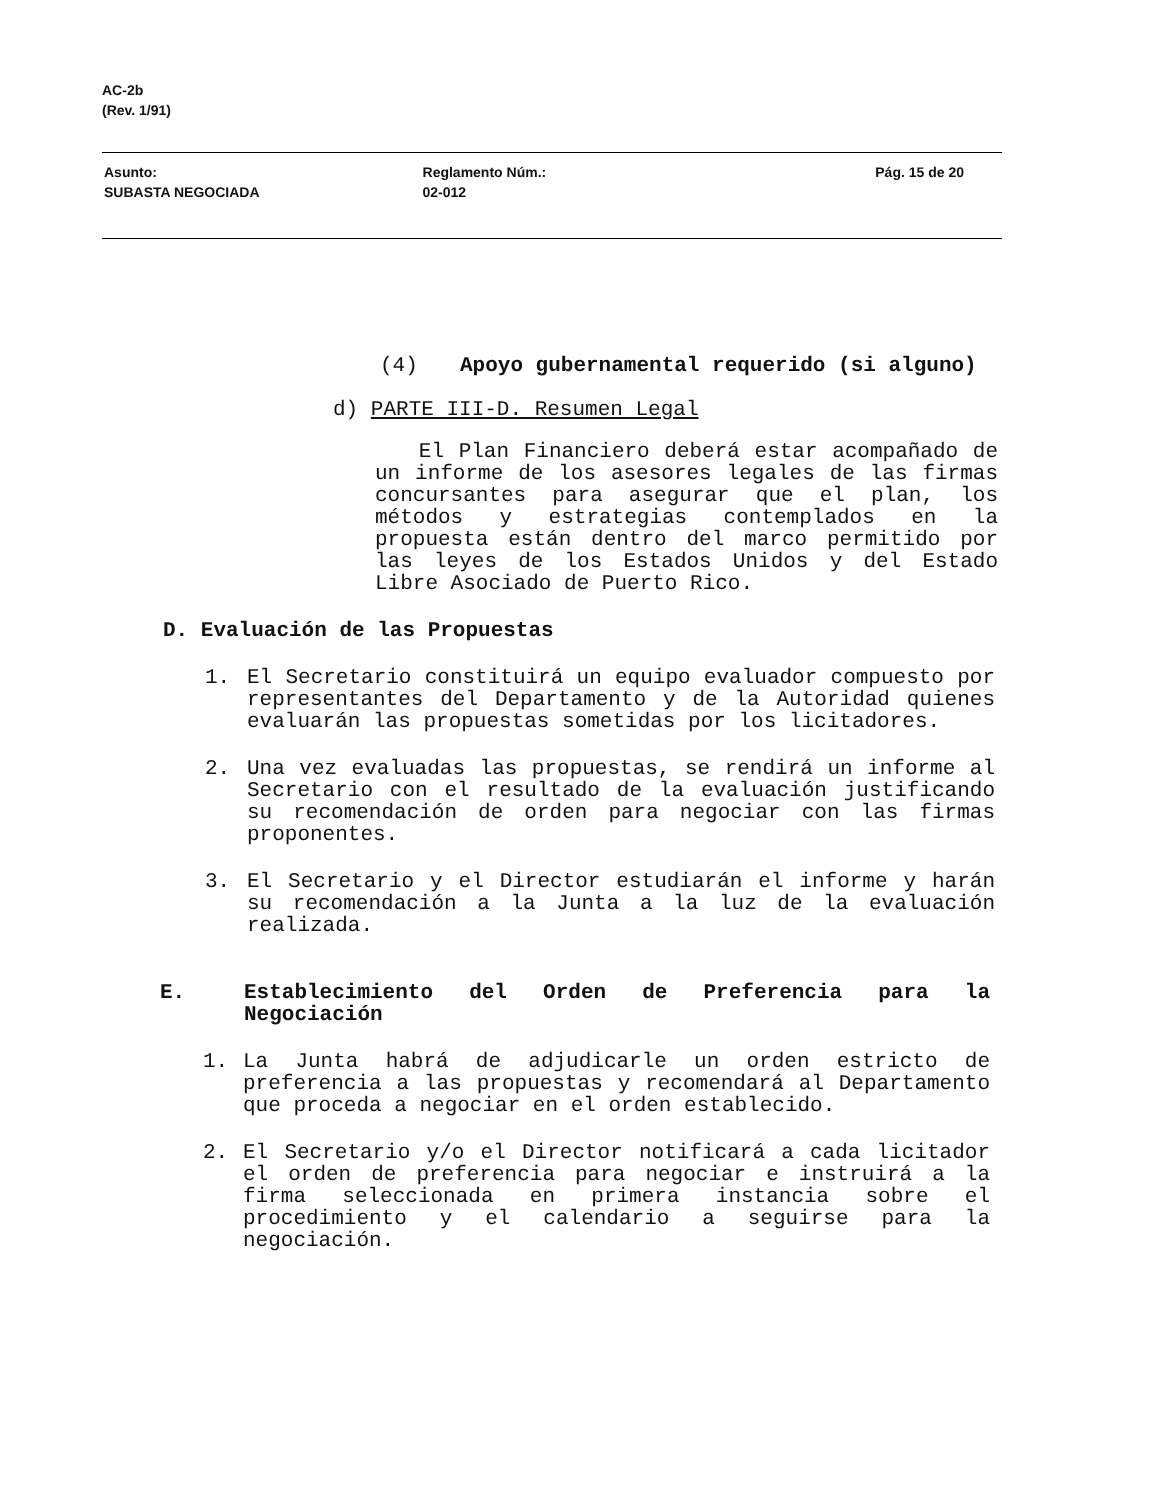AC-2b
(Rev. 1/91)
Asunto:
SUBASTA NEGOCIADA
Reglamento Núm.:
02-012
Pág. 15 de 20
(4) Apoyo gubernamental requerido (si alguno)
d) PARTE III-D. Resumen Legal
El Plan Financiero deberá estar acompañado de un informe de los asesores legales de las firmas concursantes para asegurar que el plan, los métodos y estrategias contemplados en la propuesta están dentro del marco permitido por las leyes de los Estados Unidos y del Estado Libre Asociado de Puerto Rico.
D. Evaluación de las Propuestas
1. El Secretario constituirá un equipo evaluador compuesto por representantes del Departamento y de la Autoridad quienes evaluarán las propuestas sometidas por los licitadores.
2. Una vez evaluadas las propuestas, se rendirá un informe al Secretario con el resultado de la evaluación justificando su recomendación de orden para negociar con las firmas proponentes.
3. El Secretario y el Director estudiarán el informe y harán su recomendación a la Junta a la luz de la evaluación realizada.
E. Establecimiento del Orden de Preferencia para la Negociación
1. La Junta habrá de adjudicarle un orden estricto de preferencia a las propuestas y recomendará al Departamento que proceda a negociar en el orden establecido.
2. El Secretario y/o el Director notificará a cada licitador el orden de preferencia para negociar e instruirá a la firma seleccionada en primera instancia sobre el procedimiento y el calendario a seguirse para la negociación.